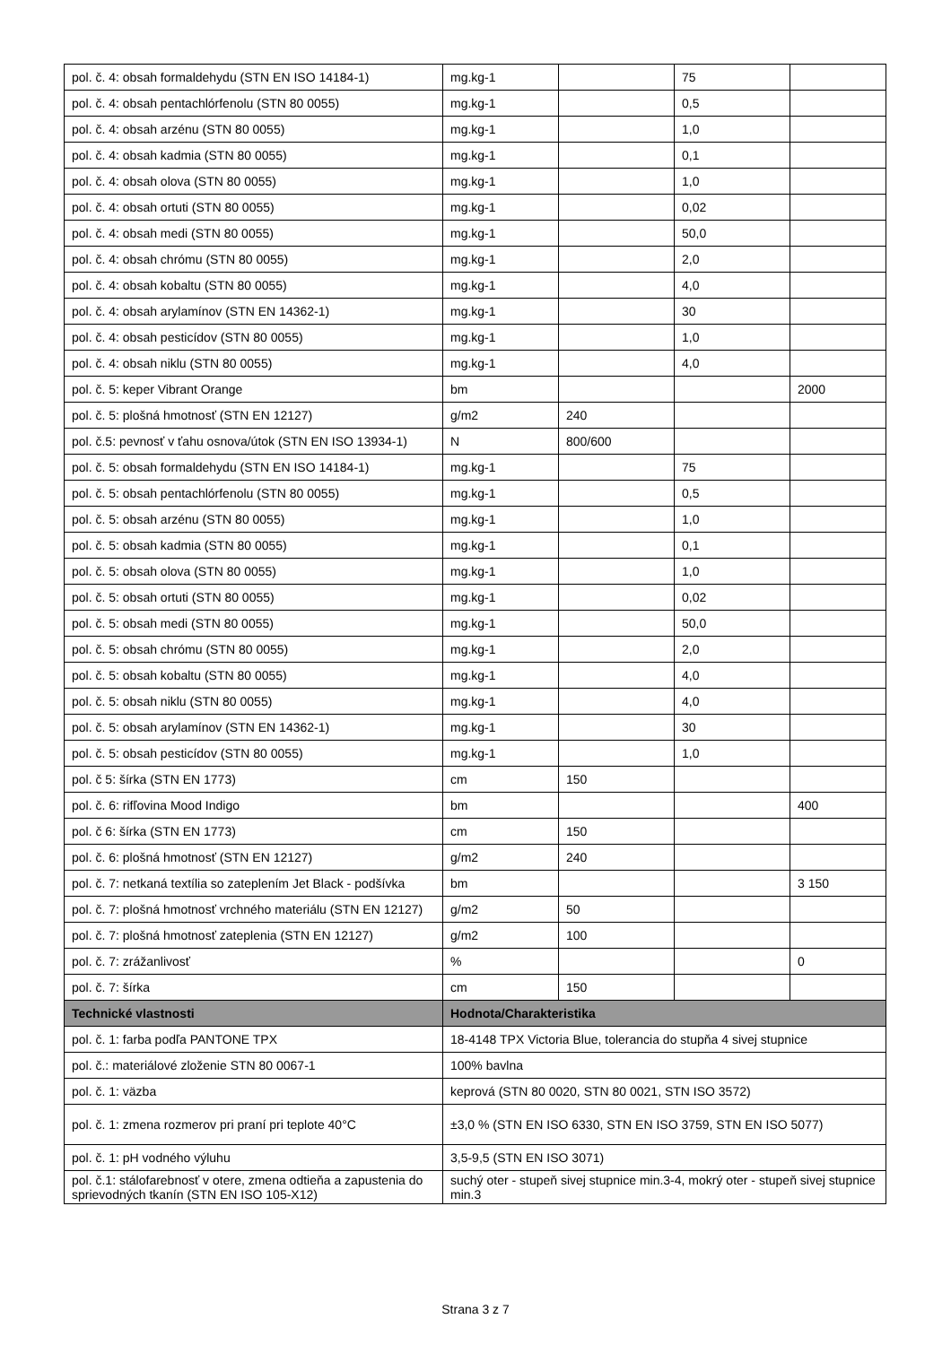| pol. č. 4: obsah formaldehydu (STN EN ISO 14184-1) | mg.kg-1 | | 75 | |
| pol. č. 4: obsah pentachlórfenolu (STN 80 0055) | mg.kg-1 | | 0,5 | |
| pol. č. 4: obsah arzénu (STN 80 0055) | mg.kg-1 | | 1,0 | |
| pol. č. 4: obsah kadmia (STN 80 0055) | mg.kg-1 | | 0,1 | |
| pol. č. 4: obsah olova (STN 80 0055) | mg.kg-1 | | 1,0 | |
| pol. č. 4: obsah ortuti (STN 80 0055) | mg.kg-1 | | 0,02 | |
| pol. č. 4: obsah medi (STN 80 0055) | mg.kg-1 | | 50,0 | |
| pol. č. 4: obsah chrómu (STN 80 0055) | mg.kg-1 | | 2,0 | |
| pol. č. 4: obsah kobaltu (STN 80 0055) | mg.kg-1 | | 4,0 | |
| pol. č. 4: obsah arylamínov (STN EN 14362-1) | mg.kg-1 | | 30 | |
| pol. č. 4: obsah pesticídov (STN 80 0055) | mg.kg-1 | | 1,0 | |
| pol. č. 4: obsah niklu (STN 80 0055) | mg.kg-1 | | 4,0 | |
| pol. č. 5: keper Vibrant Orange | bm | | | 2000 |
| pol. č. 5: plošná hmotnosť (STN EN 12127) | g/m2 | 240 | | |
| pol. č.5: pevnosť v ťahu osnova/útok (STN EN ISO 13934-1) | N | 800/600 | | |
| pol. č. 5: obsah formaldehydu (STN EN ISO 14184-1) | mg.kg-1 | | 75 | |
| pol. č. 5: obsah pentachlórfenolu (STN 80 0055) | mg.kg-1 | | 0,5 | |
| pol. č. 5: obsah arzénu (STN 80 0055) | mg.kg-1 | | 1,0 | |
| pol. č. 5: obsah kadmia (STN 80 0055) | mg.kg-1 | | 0,1 | |
| pol. č. 5: obsah olova (STN 80 0055) | mg.kg-1 | | 1,0 | |
| pol. č. 5: obsah ortuti (STN 80 0055) | mg.kg-1 | | 0,02 | |
| pol. č. 5: obsah medi (STN 80 0055) | mg.kg-1 | | 50,0 | |
| pol. č. 5: obsah chrómu (STN 80 0055) | mg.kg-1 | | 2,0 | |
| pol. č. 5: obsah kobaltu (STN 80 0055) | mg.kg-1 | | 4,0 | |
| pol. č. 5: obsah niklu (STN 80 0055) | mg.kg-1 | | 4,0 | |
| pol. č. 5: obsah arylamínov (STN EN 14362-1) | mg.kg-1 | | 30 | |
| pol. č. 5: obsah pesticídov (STN 80 0055) | mg.kg-1 | | 1,0 | |
| pol. č 5: šírka (STN EN 1773) | cm | 150 | | |
| pol. č. 6: rifľovina Mood Indigo | bm | | | 400 |
| pol. č 6: šírka (STN EN 1773) | cm | 150 | | |
| pol. č. 6: plošná hmotnosť (STN EN 12127) | g/m2 | 240 | | |
| pol. č. 7: netkaná textília so zateplením Jet Black - podšívka | bm | | | 3 150 |
| pol. č. 7: plošná hmotnosť vrchného materiálu (STN EN 12127) | g/m2 | 50 | | |
| pol. č. 7: plošná hmotnosť zateplenia (STN EN 12127) | g/m2 | 100 | | |
| pol. č. 7: zrážanlivosť | % | | | 0 |
| pol. č. 7: šírka | cm | 150 | | |
| Technické vlastnosti | Hodnota/Charakteristika | | | |
| pol. č. 1: farba podľa PANTONE TPX | 18-4148 TPX Victoria Blue, tolerancia do stupňa 4 sivej stupnice | | | |
| pol. č.: materiálové zloženie STN 80 0067-1 | 100% bavlna | | | |
| pol. č. 1: väzba | keprová (STN 80 0020, STN 80 0021, STN ISO 3572) | | | |
| pol. č. 1: zmena rozmerov pri praní pri teplote 40°C | ±3,0 % (STN EN ISO 6330, STN EN ISO 3759, STN EN ISO 5077) | | | |
| pol. č. 1: pH vodného výluhu | 3,5-9,5 (STN EN ISO 3071) | | | |
| pol. č.1: stálofarebnosť v otere, zmena odtieňa a zapustenia do sprievodných tkanín (STN EN ISO 105-X12) | suchý oter - stupeň sivej stupnice min.3-4, mokrý oter - stupeň sivej stupnice min.3 | | | |
Strana 3 z 7